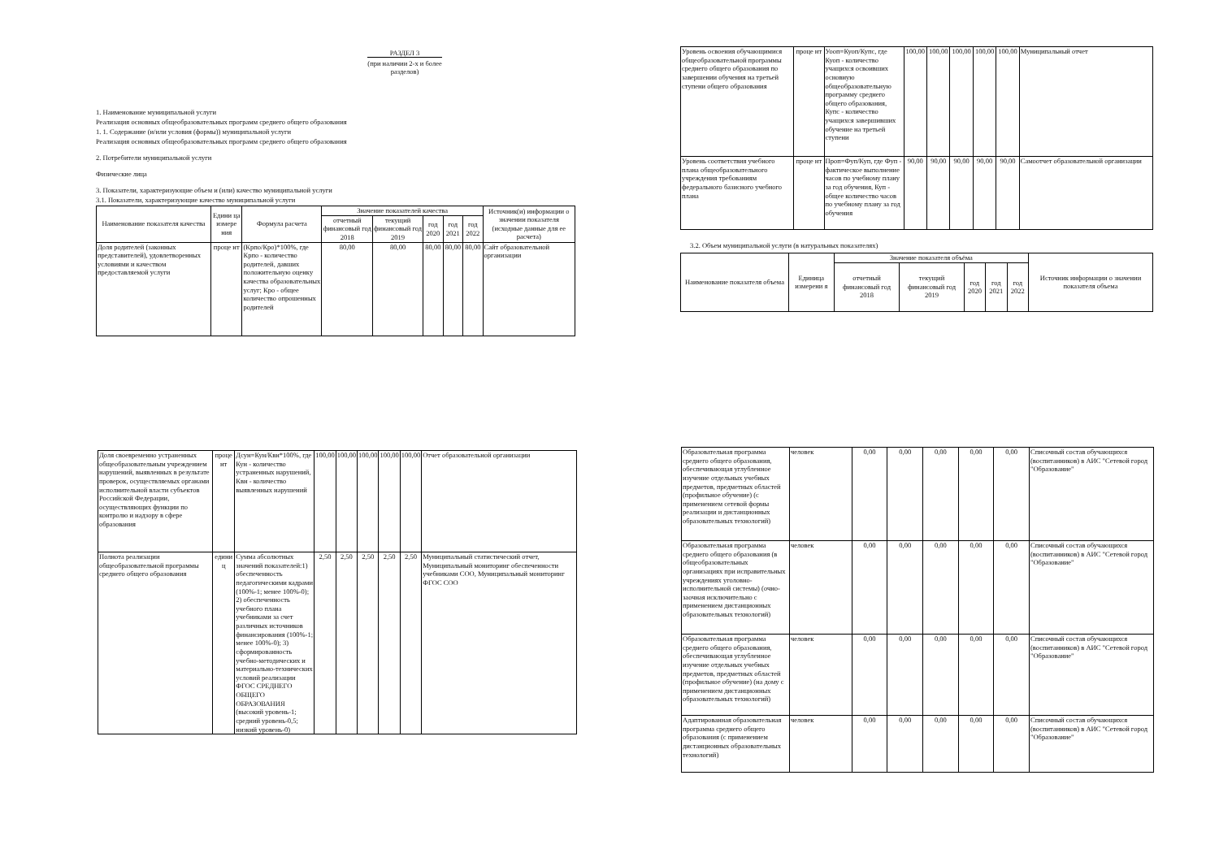РАЗДЕЛ 3
(при наличии 2-х и более
разделов)
1. Наименование муниципальной услуги
Реализация основных общеобразовательных программ среднего общего образования
1. 1. Содержание (и/или условия (формы)) муниципальной услуги
Реализация основных общеобразовательных программ среднего общего образования
2. Потребители муниципальной услуги
Физические лица
3. Показатели, характеризующие объем и (или) качество муниципальной услуги
3.1. Показатели, характеризующие качество муниципальной услуги
| Наименование показателя качества | Едини ца измере ния | Формула расчета | Значение показателей качества | | | | | Источник(и) информации о значении показателя (исходные данные для ее расчета) |
| --- | --- | --- | --- | --- | --- | --- | --- | --- |
| | | | отчетный финансовый год 2018 | текущий финансовый год 2019 | год 2020 | год 2021 | год 2022 | |
| Доля родителей (законных представителей), удовлетворенных условиями и качеством предоставляемой услуги | проце нт | (Крпо/Кро)*100%, где Крпо - количество родителей, давших положительную оценку качества образовательных услуг; Кро - общее количество опрошенных родителей | 80,00 | 80,00 | 80,00 | 80,00 | 80,00 | Сайт образовательной организации |
| Уровень освоения обучающимися общеобразовательной программы среднего общего образования по завершении обучения на третьей ступени общего образования | проце нт | Уооп=Куоп/Купс, где Куоп - количество учащихся освоивших основную общеобразовательную программу среднего общего образования, Купс - количество учащихся завершивших обучение на третьей ступени | 100,00 | 100,00 | 100,00 | 100,00 | 100,00 | Муниципальный отчет |
| Уровень соответствия учебного плана общеобразовательного учреждения требованиям федерального базисного учебного плана | проце нт | Проп=Фуп/Куп, где Фуп - фактическое выполнение часов по учебному плану за год обучения, Куп - общее количество часов по учебному плану за год обучения | 90,00 | 90,00 | 90,00 | 90,00 | 90,00 | Самоотчет образовательной организации |
3.2. Объем муниципальной услуги (в натуральных показателях)
| Наименование показателя объема | Единица измерени я | Значение показателя объёма | | | | | Источник информации о значении показателя объема |
| --- | --- | --- | --- | --- | --- | --- | --- |
| | | отчетный финансовый год 2018 | текущий финансовый год 2019 | год 2020 | год 2021 | год 2022 | |
| Доля своевременно устраненных общеобразовательным учреждением нарушений, выявленных в результате проверок, осуществляемых органами исполнительной власти субъектов Российской Федерации, осуществляющих функции по контролю и надзору в сфере образования | проце нт | Дсун=Кун/Квн*100%, где Кун - количество устраненных нарушений, Квн - количество выявленных нарушений | 100,00 | 100,00 | 100,00 | 100,00 | 100,00 | Отчет образовательной организации |
| Полнота реализации общеобразовательной программы среднего общего образования | едини ц | Сумма абсолютных значений показателей:1) обеспеченность педагогическими кадрами (100%-1; менее 100%-0); 2) обеспеченность учебного плана учебниками за счет различных источников финансирования (100%-1; менее 100%-0); 3) сформированность учебно-методических и материально-технических условий реализации ФГОС СРЕДНЕГО ОБЩЕГО ОБРАЗОВАНИЯ (высокий уровень-1; средний уровень-0,5; низкий уровень-0) | 2,50 | 2,50 | 2,50 | 2,50 | 2,50 | Муниципальный статистический отчет, Муниципальный мониторинг обеспеченности учебниками СОО, Муниципальный мониторинг ФГОС СОО |
| Образовательная программа среднего общего образования, обеспечивающая углубленное изучение отдельных учебных предметов, предметных областей (профильное обучение) (с применением сетевой формы реализации и дистанционных образовательных технологий) | человек | 0,00 | 0,00 | 0,00 | 0,00 | 0,00 | Списочный состав обучающихся (воспитанников) в АИС "Сетевой город "Образование" |
| Образовательная программа среднего общего образования (в общеобразовательных организациях при исправительных учреждениях уголовно-исполнительной системы) (очно-заочная исключительно с применением дистанционных образовательных технологий) | человек | 0,00 | 0,00 | 0,00 | 0,00 | 0,00 | Списочный состав обучающихся (воспитанников) в АИС "Сетевой город "Образование" |
| Образовательная программа среднего общего образования, обеспечивающая углубленное изучение отдельных учебных предметов, предметных областей (профильное обучение) (на дому с применением дистанционных образовательных технологий) | человек | 0,00 | 0,00 | 0,00 | 0,00 | 0,00 | Списочный состав обучающихся (воспитанников) в АИС "Сетевой город "Образование" |
| Адаптированная образовательная программа среднего общего образования (с применением дистанционных образовательных технологий) | человек | 0,00 | 0,00 | 0,00 | 0,00 | 0,00 | Списочный состав обучающихся (воспитанников) в АИС "Сетевой город "Образование" |